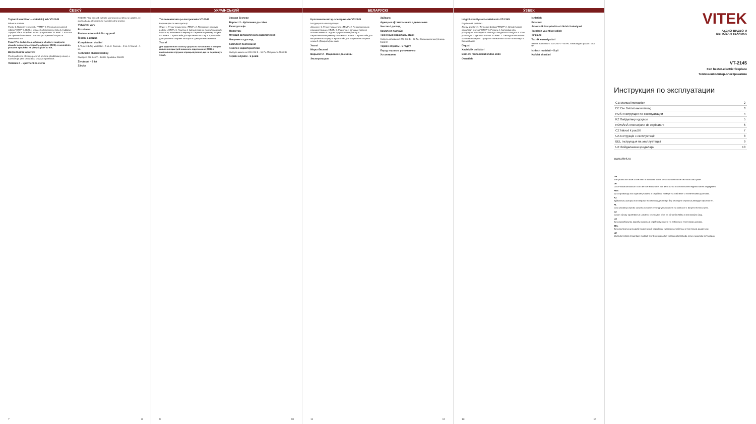ČESKÝ
Teplotní ventilátor – elektrický krb VT-2145
Návod k obsluze
Popis: 1. Rukověť termostatu "TEMP" 2. Přepínač provozních režimů "HEAT" 3. Rošt 4. Imitace hořící plamene krbu 5. Indikátor zapojení sítě 6. Přepínač režimu pro plamene "FLAME" 7. Konzola pro upevnění na stěnu 8. Konzola pro upevnění stojanu 9. Dekorativní krb
Pozor! Pro dodatečnou ochranu je vhodné v napájecím obvodu instalovat ochranného odpojení (RCD) s nominálním proudem spouštění ne převyšujícím 30 mA.
Bezpečnostní opatření
Před spuštěním přístroje pozorně přečtěte předkládaný návod, a navrhnět jej přes celou dobu provozu spotřebiče.
Varianta 2 – upevnění na stěnu
POZOR! Před tím než začnete upevňovat na stěnu se ujistěte, že pod nad a za přístrojem se nachází volný prostor.
Vytváření varu
Poznámka:
Funkce automatického vypnutí
Čištění a údržba
Kompletnost dodání
1. Teplovzdušný ventilátor – 1 ks. 2. Konzola – 2 ks. 3. Návod – 1 ks.
Technické charakteristiky
Napájení: 220-240 V ~ 50 Hz. Spotřeba: 1500W
Životnost – 5 let
Záruka
7 8
УКРАЇНСЬКИЙ
Тепловентилятор-електрокамін VT-2145
Керівництво по експлуатації
Опис: 1. Ручка термостата «TEMP» 2. Перемикач режимів роботи «HEAT» 3. Решітка 4. Імітація горіння полум'я каміна 5. Індикатор включення в мережу 6. Перемикач режиму полум'я «FLAME» 7. Кронштейн для кріплення на стіну 8. Кронштейн для кріплення опорних кольорів 9. Декоративна камінна
Увага!
Для додаткового захисту доцільно встановити в ланцюзі живлення пристрій захисного відключення (ПЗВ) з номінальним струмом спрацьовування, що не перевищує 30 мА.
Заходи безпеки
Варіант 2 - Кріплення до стіни
Експлуатація
Примітка:
Функція автоматичного відключення
Чищення та догляд
Комплект постачання
Технічні характеристики
Напруга живлення 220-240 В ~ 50 Гц. Потужність 1500 Вт
Термін служби - 5 років
9 10
БЕЛАРУСКІ
Цеплавентылятар-электракамін VT-2145
Інструкцыя па эксплуатацыі
Апісанне: 1. Ручка тэрмастата «TEMP» 2. Пераключальнік рэжымаў працы «HEAT» 3. Рашотка 4. Імітацыя гарэння полымя каміна 5. Індыкатар уключэння ў сетку 6. Пераключальнік рэжыму полымя «FLAME» 7. Кранштэйн для мацавання на сцяну 8. Кранштэйн для мацавання апорных ножак 9. Дэкаратыўны камін
Увага!
Меры бяспекі
Варыянт 2 - Мацаванне да сцяны
Эксплуатацыя
Заўвага:
Функцыя аўтаматычнага адключэння
Чыстка і догляд
Камплект пастаўкі
Тэхнічныя характарыстыкі
Напруга сілкавання 220-240 В ~ 50 Гц. Спажываная магутнасць 1500 Вт
Тэрмін службы - 5 гадоў
Перад першым уключэннем
Усталяванне
11 12
ЎЗБЕК
Isitgich ventilyatori-elektrkamin VT-2145
Foydalanish qoidalari
Asosiy qismlari: 1. Termostat dastagi "TEMP" 2. Ishlash holatini o'zgartirish murvati "HEAT" 3. Panjara 4. Kamindagi olov yonayotgani imitatsiyasi 5. Elektrga ulanganlik ko'rsatgichi 6. Olov yonishligini o'zgartirish murvati "FLAME" 7. Devorga mahkamlash uchun kronshteyn 8. Oyoqlarini mahkamlash uchun kronshteyn 9. Bezakli kamin
Diqqat!
Xavfsizlik qoidalari
Birinchi marta ishlatishdan oldin
O'rnatish
Ishlatish
Eslatma:
Avtomatik favqulodda o'chirish funksiyasi
Tozalash va ehtiyot qilish
To'plami
Texnik xususiyatlari
Ishlash kuchlanishi: 220-240 V ~ 50 Hz. Ishlatadigan quvvati: 1500 W
Ishlash muddati – 5 yil
Kafolat shartlari
13 14
VITEK
АУДИО-ВИДЕО И
БЫТОВАЯ ТЕХНИКА
VT-2145
Fan heater-electric fireplace
Тепловентилятор-электрокамин
Инструкция по эксплуатации
| GB Manual instruction | 2 |
| DE Die Betriebsanweisung | 3 |
| RUS Инструкция по эксплуатации | 4 |
| KZ Пайдалану нұсқасы | 5 |
| ROMÂNĂ Instrucțiune de exploatare | 6 |
| CZ Návod k použití | 7 |
| UA Інструкція з експлуатації | 8 |
| BEL Інструкцыя па эксплуатацыі | 9 |
| UZ Фойдаланиш қоидалари | 10 |
www.vitek.ru
GB
The production date of the item is indicated in the serial number on the technical data plate.
DE
Das Produktionsdatum ist in der Seriennummer auf dem Schild mit technischen Eigenschaften angegeben.
RUS
Дата производства изделия указана в серийном номере на табличке с техническими данными.
KZ
Бұйымның шығарылған мерзімі техникалық деректері бар кестедегі сериялық нөмірде көрсетілген.
PL
Data produkcji wyrobu zawarta w numerze seryjnym podanym na tabliczce z danymi technicznymi.
CZ
Datum výroby spotřebiče je uvedeno v seriovém čísle na výrobním štítku s technickými údaji.
UA
Дата виробництва виробу вказана в серійному номері на табличці з технічними даними.
BEL
Дата вытворчасці вырабу пазначана ў серыйным нумары на таблічцы з тэхнічнымі дадзенымі.
UZ
Mahsulot ishlab chiqarilgan muddati texnik xususiyatlari yozilgan plastinkada seriya raqamida ko'rsatilgan.